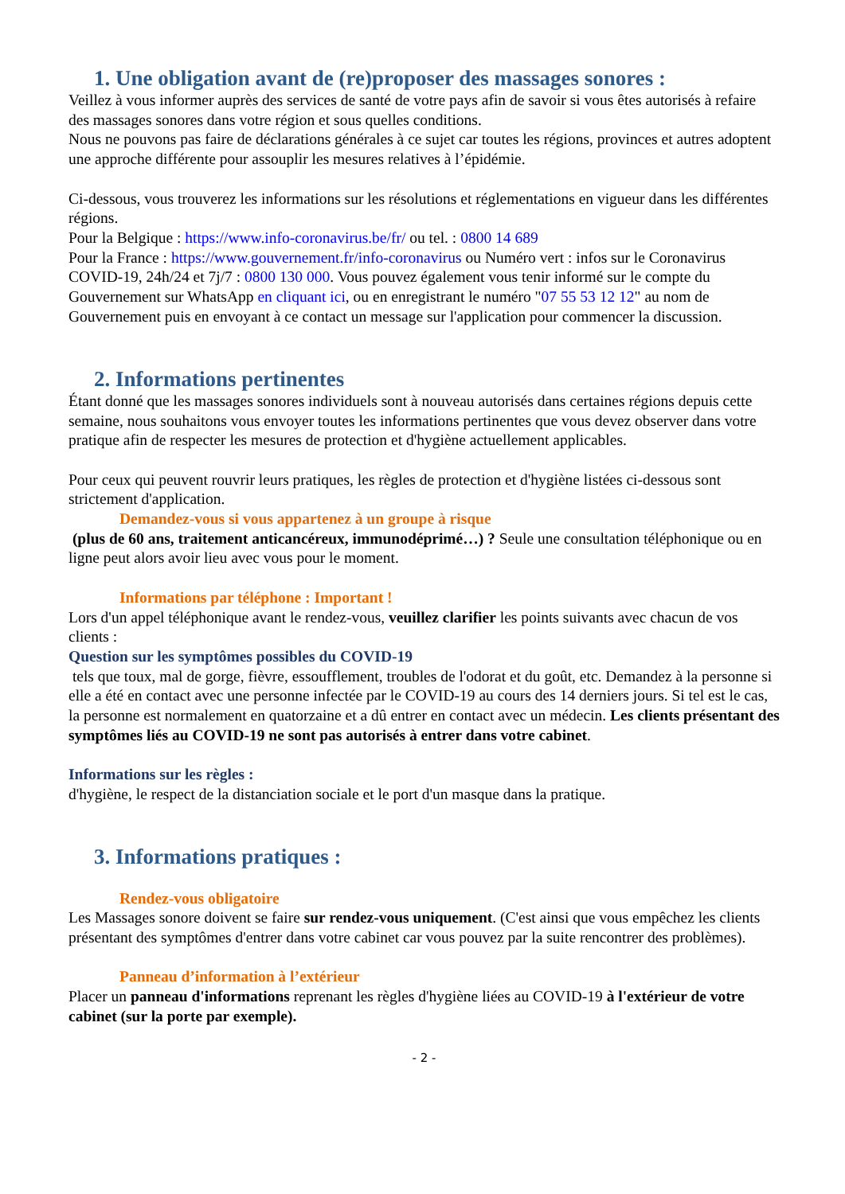1. Une obligation avant de (re)proposer des massages sonores :
Veillez à vous informer auprès des services de santé de votre pays afin de savoir si vous êtes autorisés à refaire des massages sonores dans votre région et sous quelles conditions.
Nous ne pouvons pas faire de déclarations générales à ce sujet car toutes les régions, provinces et autres adoptent une approche différente pour assouplir les mesures relatives à l’épidémie.
Ci-dessous, vous trouverez les informations sur les résolutions et réglementations en vigueur dans les différentes régions.
Pour la Belgique : https://www.info-coronavirus.be/fr/ ou tel. : 0800 14 689
Pour la France : https://www.gouvernement.fr/info-coronavirus ou Numéro vert : infos sur le Coronavirus COVID-19, 24h/24 et 7j/7 : 0800 130 000. Vous pouvez également vous tenir informé sur le compte du Gouvernement sur WhatsApp en cliquant ici, ou en enregistrant le numéro "07 55 53 12 12" au nom de Gouvernement puis en envoyant à ce contact un message sur l'application pour commencer la discussion.
2. Informations pertinentes
Étant donné que les massages sonores individuels sont à nouveau autorisés dans certaines régions depuis cette semaine, nous souhaitons vous envoyer toutes les informations pertinentes que vous devez observer dans votre pratique afin de respecter les mesures de protection et d'hygiène actuellement applicables.
Pour ceux qui peuvent rouvrir leurs pratiques, les règles de protection et d'hygiène listées ci-dessous sont strictement d'application.
Demandez-vous si vous appartenez à un groupe à risque
(plus de 60 ans, traitement anticancéreux, immunodéprimé…) ? Seule une consultation téléphonique ou en ligne peut alors avoir lieu avec vous pour le moment.
Informations par téléphone : Important !
Lors d'un appel téléphonique avant le rendez-vous, veuillez clarifier les points suivants avec chacun de vos clients :
Question sur les symptômes possibles du COVID-19
tels que toux, mal de gorge, fièvre, essoufflement, troubles de l'odorat et du goût, etc. Demandez à la personne si elle a été en contact avec une personne infectée par le COVID-19 au cours des 14 derniers jours. Si tel est le cas, la personne est normalement en quatorzaine et a dû entrer en contact avec un médecin. Les clients présentant des symptômes liés au COVID-19 ne sont pas autorisés à entrer dans votre cabinet.
Informations sur les règles :
d'hygiène, le respect de la distanciation sociale et le port d'un masque dans la pratique.
3. Informations pratiques :
Rendez-vous obligatoire
Les Massages sonore doivent se faire sur rendez-vous uniquement. (C'est ainsi que vous empêchez les clients présentant des symptômes d'entrer dans votre cabinet car vous pouvez par la suite rencontrer des problèmes).
Panneau d’information à l’extérieur
Placer un panneau d'informations reprenant les règles d'hygiène liées au COVID-19 à l'extérieur de votre cabinet (sur la porte par exemple).
- 2 -